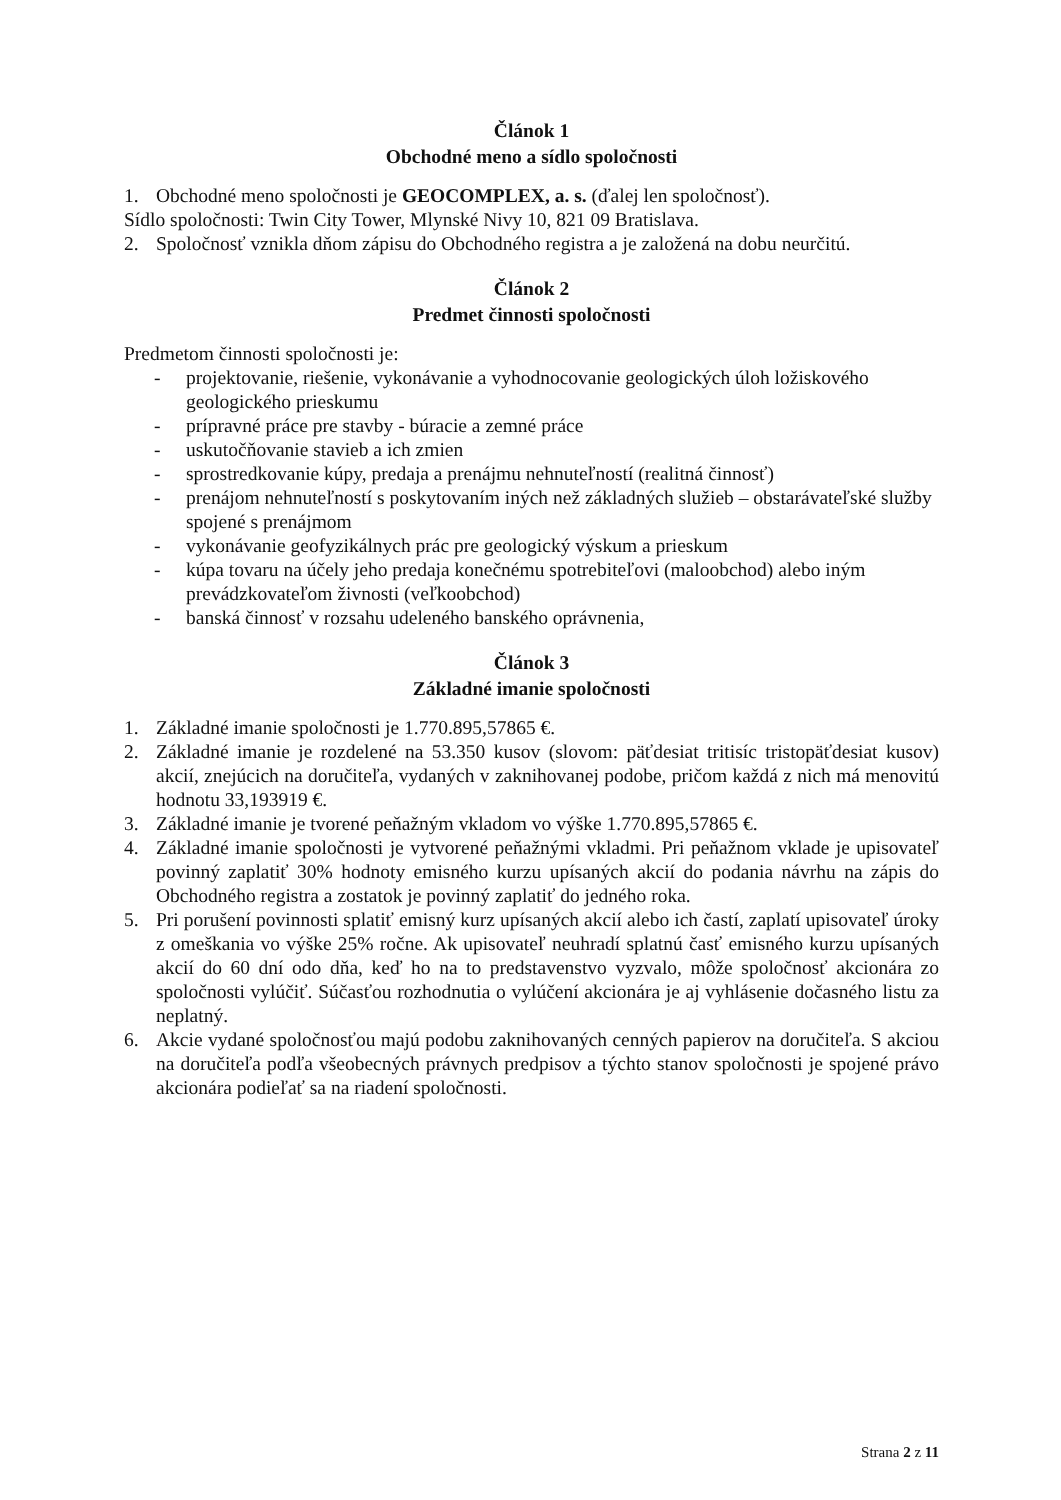Článok 1
Obchodné meno a sídlo spoločnosti
1. Obchodné meno spoločnosti je GEOCOMPLEX, a. s. (ďalej len spoločnosť).
Sídlo spoločnosti: Twin City Tower, Mlynské Nivy 10, 821 09 Bratislava.
2. Spoločnosť vznikla dňom zápisu do Obchodného registra a je založená na dobu neurčitú.
Článok 2
Predmet činnosti spoločnosti
Predmetom činnosti spoločnosti je:
- projektovanie, riešenie, vykonávanie a vyhodnocovanie geologických úloh ložiskového geologického prieskumu
- prípravné práce pre stavby - búracie a zemné práce
- uskutočňovanie stavieb a ich zmien
- sprostredkovanie kúpy, predaja a prenájmu nehnuteľností (realitná činnosť)
- prenájom nehnuteľností s poskytovaním iných než základných služieb – obstarávateľské služby spojené s prenájmom
- vykonávanie geofyzikálnych prác pre geologický výskum a prieskum
- kúpa tovaru na účely jeho predaja konečnému spotrebiteľovi (maloobchod) alebo iným prevádzkovateľom živnosti (veľkoobchod)
- banská činnosť v rozsahu udeleného banského oprávnenia,
Článok 3
Základné imanie spoločnosti
1. Základné imanie spoločnosti je 1.770.895,57865 €.
2. Základné imanie je rozdelené na 53.350 kusov (slovom: päťdesiat tritisíc tristopäťdesiat kusov) akcií, znejúcich na doručiteľa, vydaných v zaknihovanej podobe, pričom každá z nich má menovitú hodnotu 33,193919 €.
3. Základné imanie je tvorené peňažným vkladom vo výške 1.770.895,57865 €.
4. Základné imanie spoločnosti je vytvorené peňažnými vkladmi. Pri peňažnom vklade je upisovateľ povinný zaplatiť 30% hodnoty emisného kurzu upísaných akcií do podania návrhu na zápis do Obchodného registra a zostatok je povinný zaplatiť do jedného roka.
5. Pri porušení povinnosti splatiť emisný kurz upísaných akcií alebo ich častí, zaplatí upisovateľ úroky z omeškania vo výške 25% ročne. Ak upisovateľ neuhradí splatnú časť emisného kurzu upísaných akcií do 60 dní odo dňa, keď ho na to predstavenstvo vyzvalo, môže spoločnosť akcionára zo spoločnosti vylúčiť. Súčasťou rozhodnutia o vylúčení akcionára je aj vyhlásenie dočasného listu za neplatný.
6. Akcie vydané spoločnosťou majú podobu zaknihovaných cenných papierov na doručiteľa. S akciou na doručiteľa podľa všeobecných právnych predpisov a týchto stanov spoločnosti je spojené právo akcionára podieľať sa na riadení spoločnosti.
Strana 2 z 11